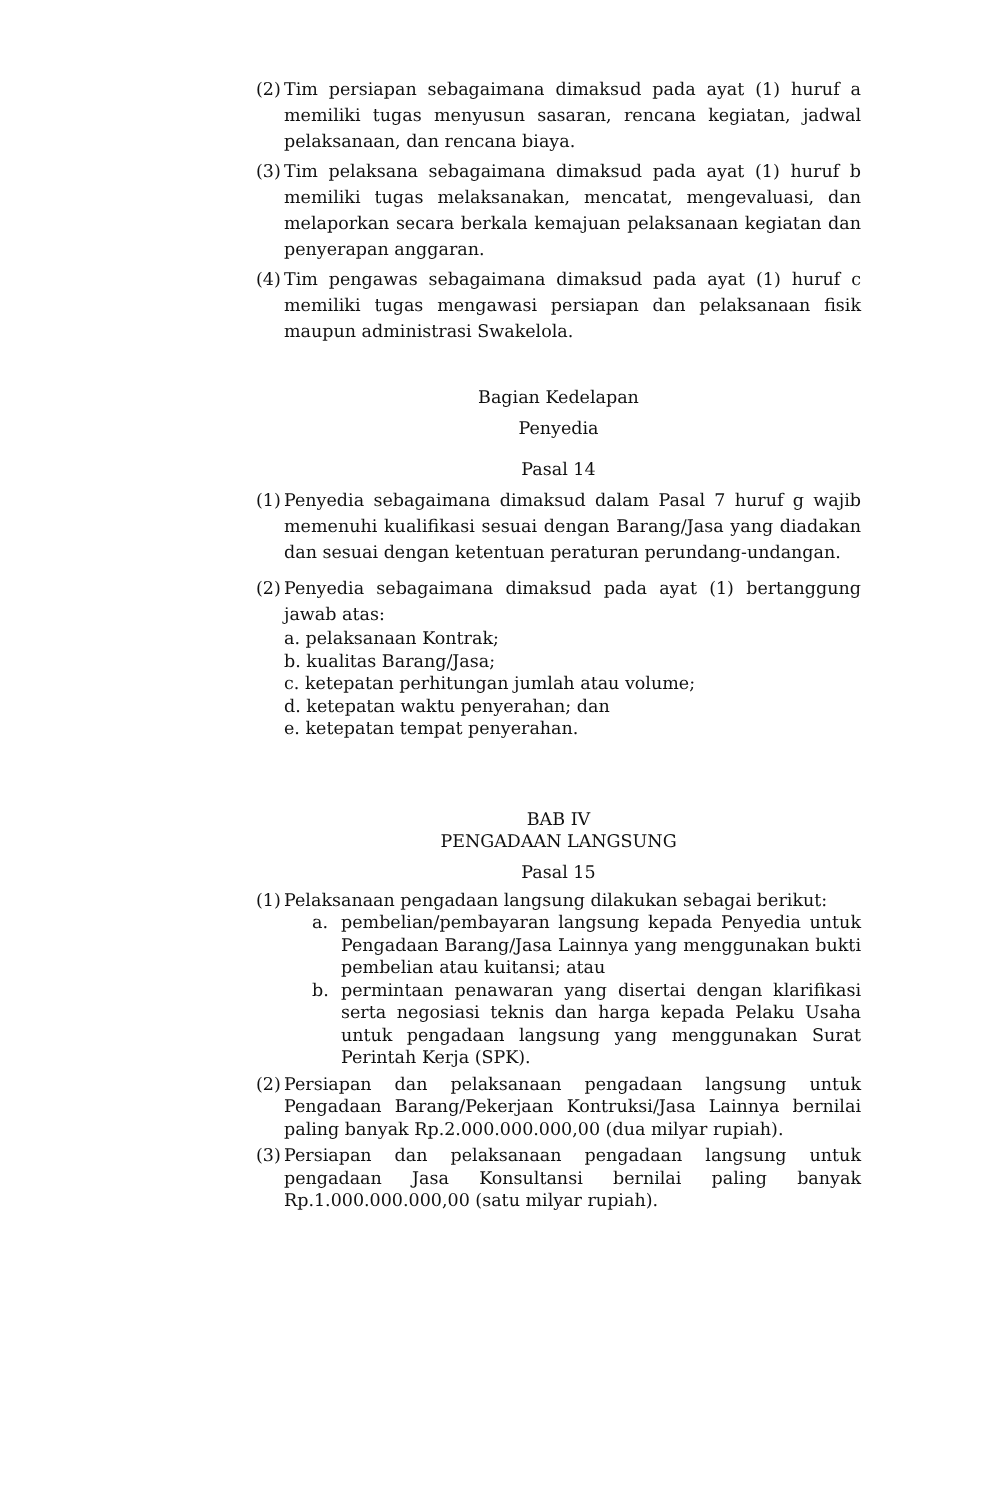(2)
Tim persiapan sebagaimana dimaksud pada ayat (1) huruf a memiliki tugas menyusun sasaran, rencana kegiatan, jadwal pelaksanaan, dan rencana biaya.
(3)
Tim pelaksana sebagaimana dimaksud pada ayat (1) huruf b memiliki tugas melaksanakan, mencatat, mengevaluasi, dan melaporkan secara berkala kemajuan pelaksanaan kegiatan dan penyerapan anggaran.
(4)
Tim pengawas sebagaimana dimaksud pada ayat (1) huruf c memiliki tugas mengawasi persiapan dan pelaksanaan fisik maupun administrasi Swakelola.
Bagian Kedelapan
Penyedia
Pasal 14
(1)
Penyedia sebagaimana dimaksud dalam Pasal 7 huruf g wajib memenuhi kualifikasi sesuai dengan Barang/Jasa yang diadakan dan sesuai dengan ketentuan peraturan perundang-undangan.
(2)
Penyedia sebagaimana dimaksud pada ayat (1) bertanggung jawab atas:
a. pelaksanaan Kontrak;
b. kualitas Barang/Jasa;
c. ketepatan perhitungan jumlah atau volume;
d. ketepatan waktu penyerahan; dan
e. ketepatan tempat penyerahan.
BAB IV
PENGADAAN LANGSUNG
Pasal 15
(1)
Pelaksanaan pengadaan langsung dilakukan sebagai berikut:
a. pembelian/pembayaran langsung kepada Penyedia untuk Pengadaan Barang/Jasa Lainnya yang menggunakan bukti pembelian atau kuitansi; atau
b. permintaan penawaran yang disertai dengan klarifikasi serta negosiasi teknis dan harga kepada Pelaku Usaha untuk pengadaan langsung yang menggunakan Surat Perintah Kerja (SPK).
(2)
Persiapan dan pelaksanaan pengadaan langsung untuk Pengadaan Barang/Pekerjaan Kontruksi/Jasa Lainnya bernilai paling banyak Rp.2.000.000.000,00 (dua milyar rupiah).
(3)
Persiapan dan pelaksanaan pengadaan langsung untuk pengadaan Jasa Konsultansi bernilai paling banyak Rp.1.000.000.000,00 (satu milyar rupiah).